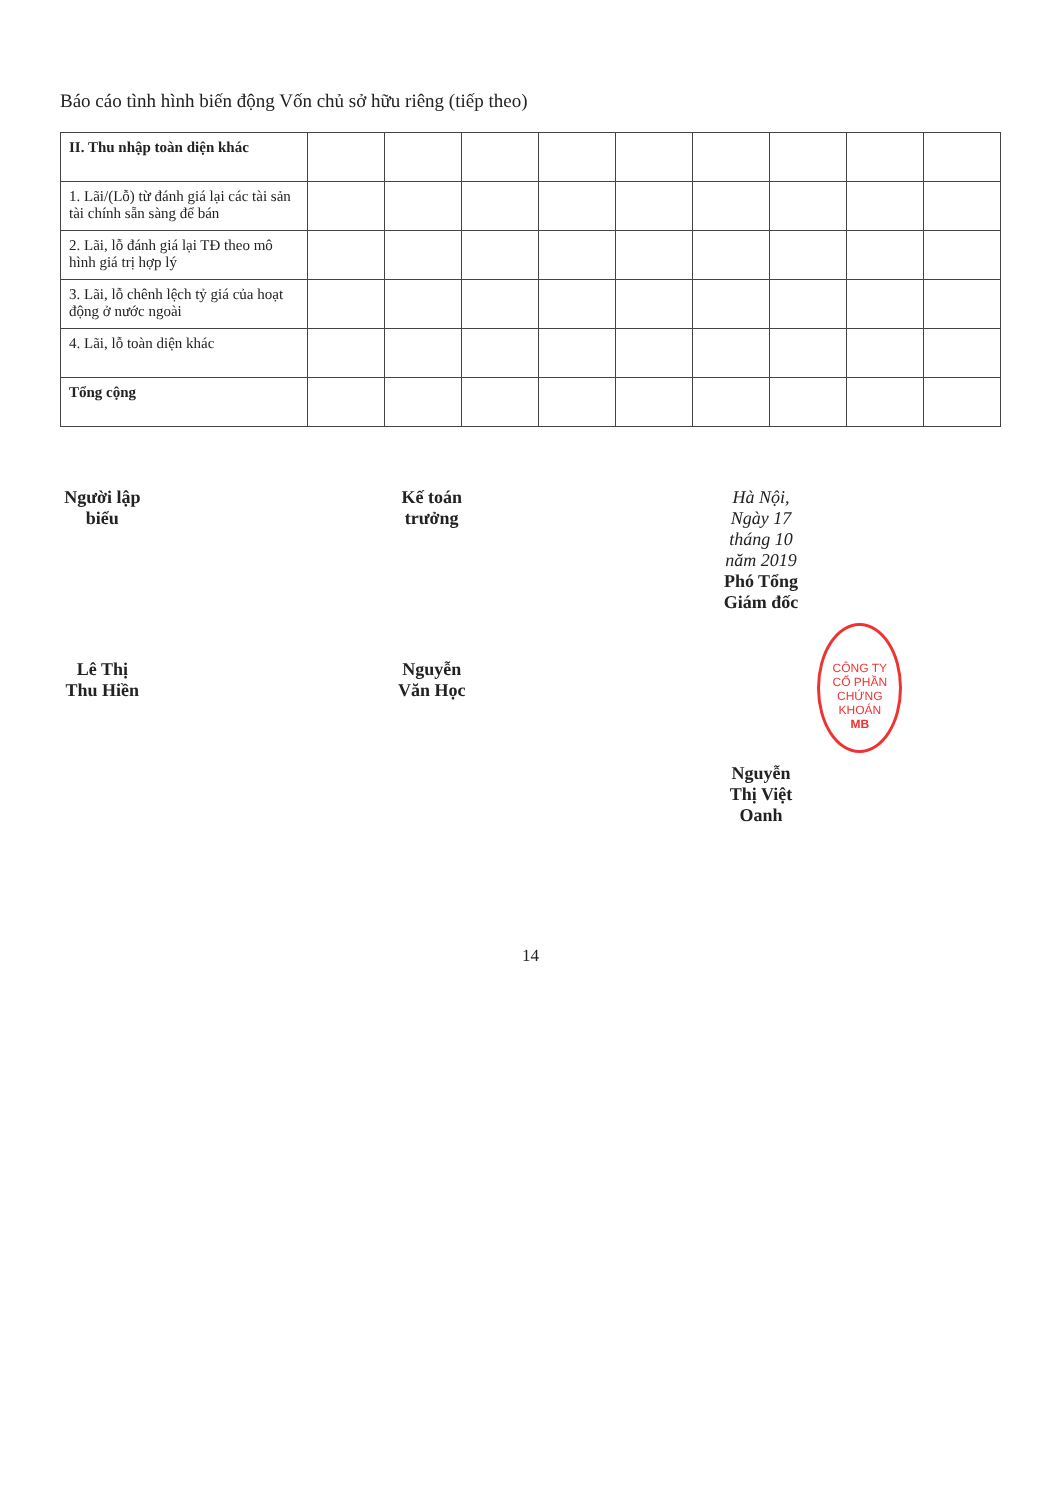Báo cáo tình hình biến động Vốn chủ sở hữu riêng (tiếp theo)
| II. Thu nhập toàn diện khác | | | | | | | | | |
| 1. Lãi/(Lỗ) từ đánh giá lại các tài sản tài chính sẵn sàng để bán | | | | | | | | | |
| 2. Lãi, lỗ đánh giá lại TĐ theo mô hình giá trị hợp lý | | | | | | | | | |
| 3. Lãi, lỗ chênh lệch tỷ giá của hoạt động ở nước ngoài | | | | | | | | | |
| 4. Lãi, lỗ toàn diện khác | | | | | | | | | |
| Tổng cộng | | | | | | | | | |
Người lập biểu
Lê Thị Thu Hiền
Kế toán trưởng
Nguyễn Văn Học
Hà Nội, Ngày 17 tháng 10 năm 2019
Phó Tổng Giám đốc
CÔNG TY
CỔ PHẦN
CHỨNG KHOÁN
MB
Nguyễn Thị Việt Oanh
14